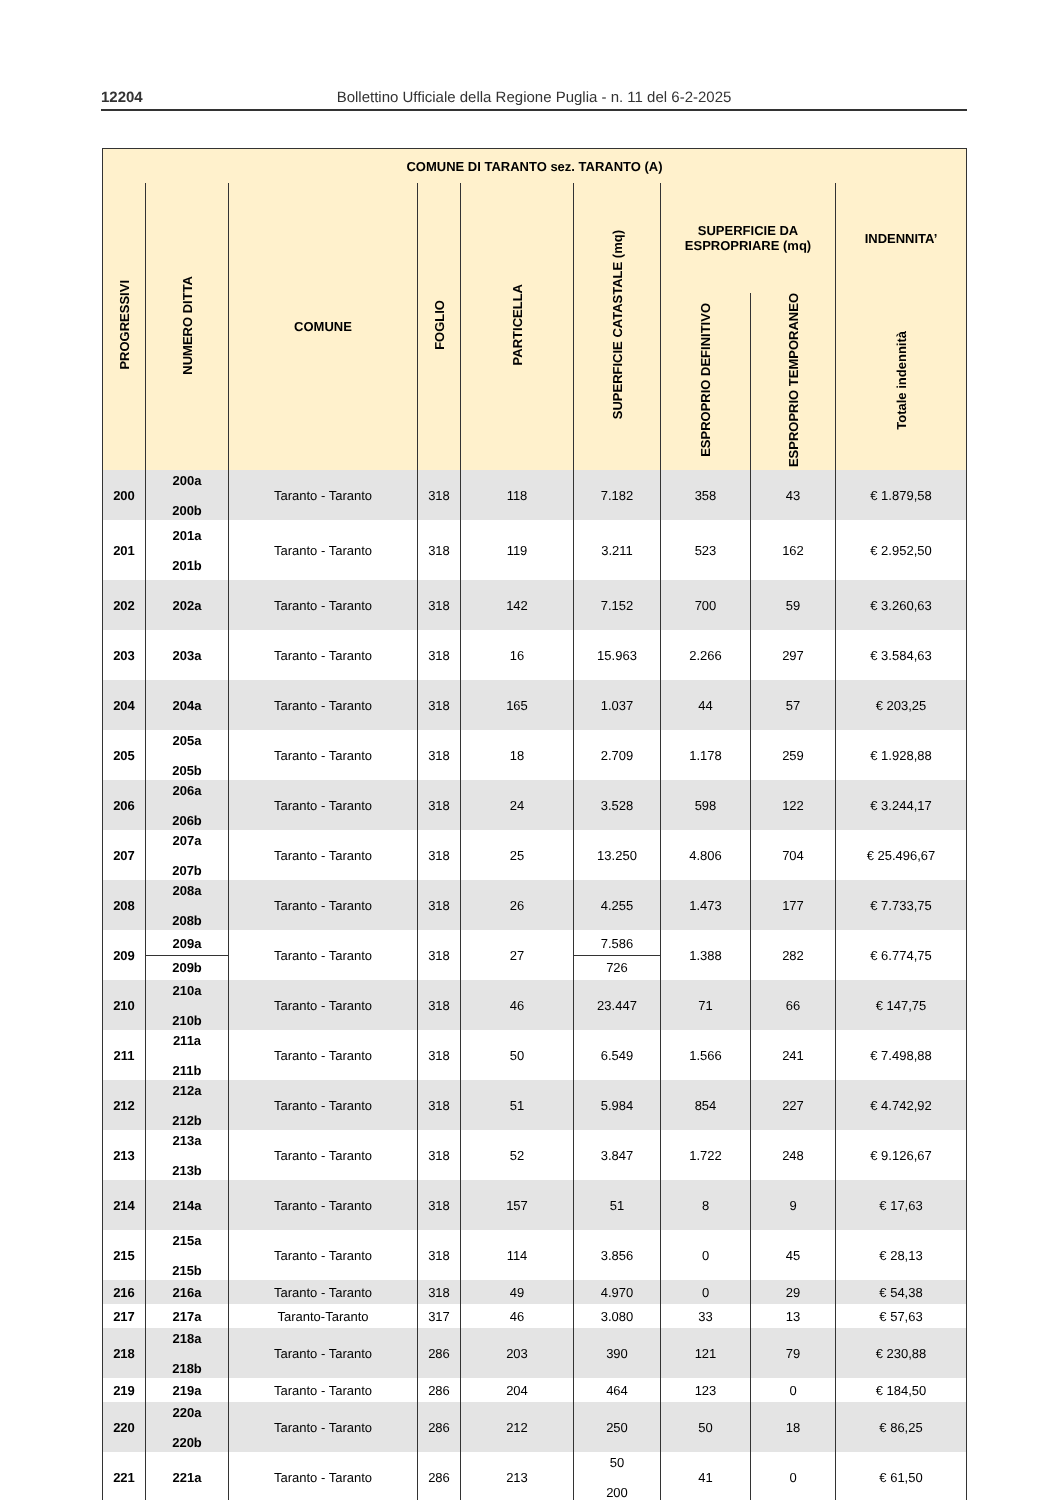12204 Bollettino Ufficiale della Regione Puglia - n. 11 del 6-2-2025
| COMUNE DI TARANTO sez. TARANTO (A) | | | | | | | | |
| --- | --- | --- | --- | --- | --- | --- | --- | --- |
| PROGRESSIVI | NUMERO DITTA | COMUNE | FOGLIO | PARTICELLA | SUPERFICIE CATASTALE (mq) | SUPERFICIE DA ESPROPRIARE (mq) | | INDENNITA’ |
| | | | | | | ESPROPRIO DEFINITIVO | ESPROPRIO TEMPORANEO | Totale indennità |
| 200 | 200a 200b | Taranto - Taranto | 318 | 118 | 7.182 | 358 | 43 | € 1.879,58 |
| 201 | 201a 201b | Taranto - Taranto | 318 | 119 | 3.211 | 523 | 162 | € 2.952,50 |
| 202 | 202a | Taranto - Taranto | 318 | 142 | 7.152 | 700 | 59 | € 3.260,63 |
| 203 | 203a | Taranto - Taranto | 318 | 16 | 15.963 | 2.266 | 297 | € 3.584,63 |
| 204 | 204a | Taranto - Taranto | 318 | 165 | 1.037 | 44 | 57 | € 203,25 |
| 205 | 205a 205b | Taranto - Taranto | 318 | 18 | 2.709 | 1.178 | 259 | € 1.928,88 |
| 206 | 206a 206b | Taranto - Taranto | 318 | 24 | 3.528 | 598 | 122 | € 3.244,17 |
| 207 | 207a 207b | Taranto - Taranto | 318 | 25 | 13.250 | 4.806 | 704 | € 25.496,67 |
| 208 | 208a 208b | Taranto - Taranto | 318 | 26 | 4.255 | 1.473 | 177 | € 7.733,75 |
| 209 | 209a 209b | Taranto - Taranto | 318 | 27 | 7.586 726 | 1.388 | 282 | € 6.774,75 |
| 210 | 210a 210b | Taranto - Taranto | 318 | 46 | 23.447 | 71 | 66 | € 147,75 |
| 211 | 211a 211b | Taranto - Taranto | 318 | 50 | 6.549 | 1.566 | 241 | € 7.498,88 |
| 212 | 212a 212b | Taranto - Taranto | 318 | 51 | 5.984 | 854 | 227 | € 4.742,92 |
| 213 | 213a 213b | Taranto - Taranto | 318 | 52 | 3.847 | 1.722 | 248 | € 9.126,67 |
| 214 | 214a | Taranto - Taranto | 318 | 157 | 51 | 8 | 9 | € 17,63 |
| 215 | 215a 215b | Taranto - Taranto | 318 | 114 | 3.856 | 0 | 45 | € 28,13 |
| 216 | 216a | Taranto - Taranto | 318 | 49 | 4.970 | 0 | 29 | € 54,38 |
| 217 | 217a | Taranto-Taranto | 317 | 46 | 3.080 | 33 | 13 | € 57,63 |
| 218 | 218a 218b | Taranto - Taranto | 286 | 203 | 390 | 121 | 79 | € 230,88 |
| 219 | 219a | Taranto - Taranto | 286 | 204 | 464 | 123 | 0 | € 184,50 |
| 220 | 220a 220b | Taranto - Taranto | 286 | 212 | 250 | 50 | 18 | € 86,25 |
| 221 | 221a | Taranto - Taranto | 286 | 213 | 50 200 | 41 | 0 | € 61,50 |